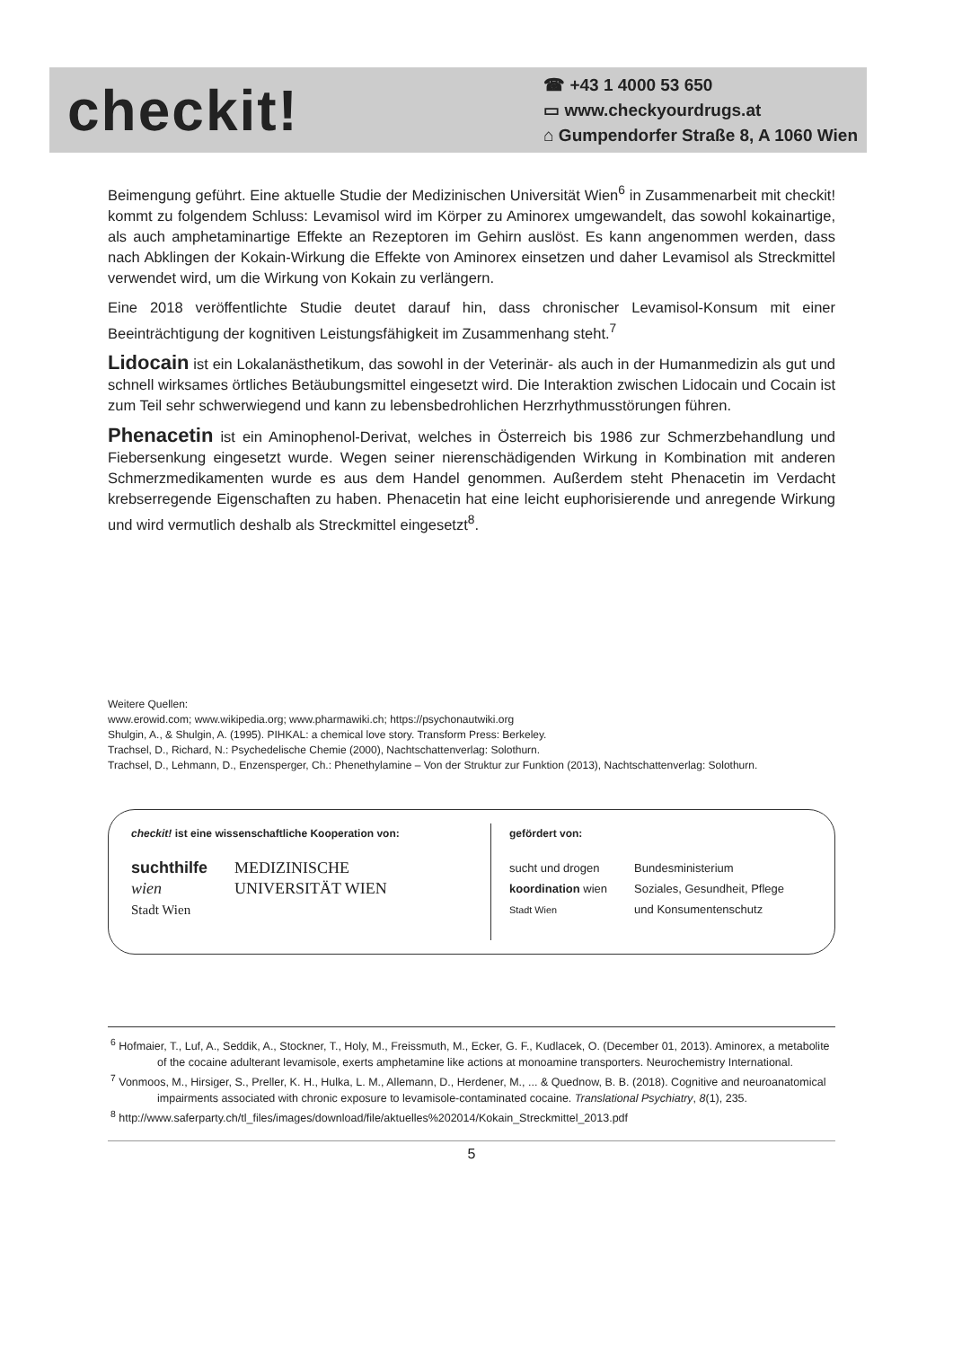checkit!
☎ +43 1 4000 53 650
▭ www.checkyourdrugs.at
⌂ Gumpendorfer Straße 8, A 1060 Wien
Beimengung geführt. Eine aktuelle Studie der Medizinischen Universität Wien<sup>6</sup> in Zusammenarbeit mit checkit! kommt zu folgendem Schluss: Levamisol wird im Körper zu Aminorex umgewandelt, das sowohl kokainartige, als auch amphetaminartige Effekte an Rezeptoren im Gehirn auslöst. Es kann angenommen werden, dass nach Abklingen der Kokain-Wirkung die Effekte von Aminorex einsetzen und daher Levamisol als Streckmittel verwendet wird, um die Wirkung von Kokain zu verlängern.
Eine 2018 veröffentlichte Studie deutet darauf hin, dass chronischer Levamisol-Konsum mit einer Beeinträchtigung der kognitiven Leistungsfähigkeit im Zusammenhang steht.<sup>7</sup>
Lidocain ist ein Lokalanästhetikum, das sowohl in der Veterinär- als auch in der Humanmedizin als gut und schnell wirksames örtliches Betäubungsmittel eingesetzt wird. Die Interaktion zwischen Lidocain und Cocain ist zum Teil sehr schwerwiegend und kann zu lebensbedrohlichen Herzrhythmusstörungen führen.
Phenacetin ist ein Aminophenol-Derivat, welches in Österreich bis 1986 zur Schmerzbehandlung und Fiebersenkung eingesetzt wurde. Wegen seiner nierenschädigenden Wirkung in Kombination mit anderen Schmerzmedikamenten wurde es aus dem Handel genommen. Außerdem steht Phenacetin im Verdacht krebserregende Eigenschaften zu haben. Phenacetin hat eine leicht euphorisierende und anregende Wirkung und wird vermutlich deshalb als Streckmittel eingesetzt<sup>8</sup>.
Weitere Quellen:
www.erowid.com; www.wikipedia.org; www.pharmawiki.ch; https://psychonautwiki.org
Shulgin, A., & Shulgin, A. (1995). PIHKAL: a chemical love story. Transform Press: Berkeley.
Trachsel, D., Richard, N.: Psychedelische Chemie (2000), Nachtschattenverlag: Solothurn.
Trachsel, D., Lehmann, D., Enzensperger, Ch.: Phenethylamine – Von der Struktur zur Funktion (2013), Nachtschattenverlag: Solothurn.
checkit! ist eine wissenschaftliche Kooperation von:
suchthilfe
wien
Stadt Wien
MEDIZINISCHE
UNIVERSITÄT WIEN
gefördert von:
sucht und drogen
koordination wien
Stadt Wien
Bundesministerium
Soziales, Gesundheit, Pflege
und Konsumentenschutz
<sup>6</sup> Hofmaier, T., Luf, A., Seddik, A., Stockner, T., Holy, M., Freissmuth, M., Ecker, G. F., Kudlacek, O. (December 01, 2013). Aminorex, a metabolite of the cocaine adulterant levamisole, exerts amphetamine like actions at monoamine transporters. Neurochemistry International.
<sup>7</sup> Vonmoos, M., Hirsiger, S., Preller, K. H., Hulka, L. M., Allemann, D., Herdener, M., ... & Quednow, B. B. (2018). Cognitive and neuroanatomical impairments associated with chronic exposure to levamisole-contaminated cocaine. Translational Psychiatry, 8(1), 235.
<sup>8</sup> http://www.saferparty.ch/tl_files/images/download/file/aktuelles%202014/Kokain_Streckmittel_2013.pdf
5